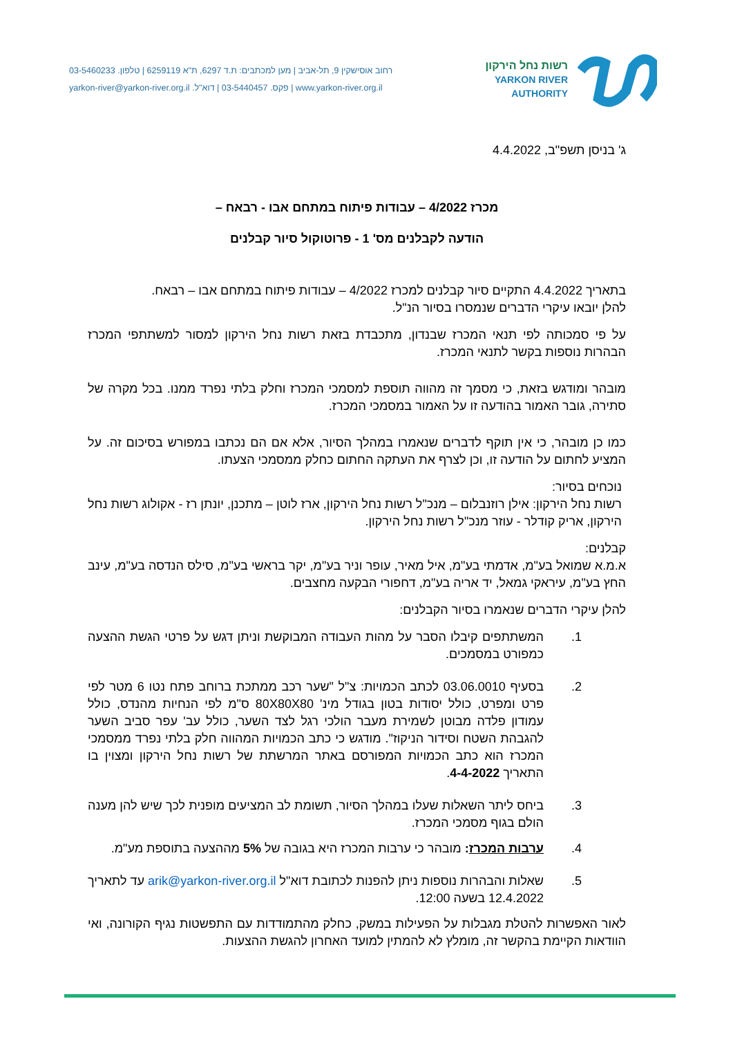רשות נחל הירקון
YARKON RIVER
AUTHORITY
רחוב אוסישקין 9, תל-אביב | מען למכתבים: ת.ד 6297, ת"א 6259119 | טלפון. 03-5460233
www.yarkon-river.org.il | פקס. 03-5440457 | דוא"ל. yarkon-river@yarkon-river.org.il
ג' בניסן תשפ"ב, 4.4.2022
מכרז 4/2022 – עבודות פיתוח במתחם אבו - רבאח –
הודעה לקבלנים מס' 1 - פרוטוקול סיור קבלנים
בתאריך 4.4.2022 התקיים סיור קבלנים למכרז 4/2022 – עבודות פיתוח במתחם אבו – רבאח.
להלן יובאו עיקרי הדברים שנמסרו בסיור הנ"ל.
על פי סמכותה לפי תנאי המכרז שבנדון, מתכבדת בזאת רשות נחל הירקון למסור למשתתפי המכרז הבהרות נוספות בקשר לתנאי המכרז.
מובהר ומודגש בזאת, כי מסמך זה מהווה תוספת למסמכי המכרז וחלק בלתי נפרד ממנו. בכל מקרה של סתירה, גובר האמור בהודעה זו על האמור במסמכי המכרז.
כמו כן מובהר, כי אין תוקף לדברים שנאמרו במהלך הסיור, אלא אם הם נכתבו במפורש בסיכום זה. על המציע לחתום על הודעה זו, וכן לצרף את העתקה החתום כחלק ממסמכי הצעתו.
נוכחים בסיור:
רשות נחל הירקון: אילן רוזנבלום – מנכ"ל רשות נחל הירקון, ארז לוטן – מתכנן, יונתן רז - אקולוג רשות נחל הירקון, אריק קודלר - עוזר מנכ"ל רשות נחל הירקון.
קבלנים:
א.מ.א שמואל בע"מ, אדמתי בע"מ, איל מאיר, עופר וניר בע"מ, יקר בראשי בע"מ, סילס הנדסה בע"מ, עינב החץ בע"מ, עיראקי גמאל, יד אריה בע"מ, דחפורי הבקעה מחצבים.
להלן עיקרי הדברים שנאמרו בסיור הקבלנים:
1. המשתתפים קיבלו הסבר על מהות העבודה המבוקשת וניתן דגש על פרטי הגשת ההצעה כמפורט במסמכים.
2. בסעיף 03.06.0010 לכתב הכמויות: צ"ל "שער רכב ממתכת ברוחב פתח נטו 6 מטר לפי פרט ומפרט, כולל יסודות בטון בגודל מינ' 80X80X80 ס"מ לפי הנחיות מהנדס, כולל עמודון פלדה מבוטן לשמירת מעבר הולכי רגל לצד השער, כולל עב' עפר סביב השער להגבהת השטח וסידור הניקוז". מודגש כי כתב הכמויות המהווה חלק בלתי נפרד ממסמכי המכרז הוא כתב הכמויות המפורסם באתר המרשתת של רשות נחל הירקון ומצוין בו התאריך 4-4-2022.
3. ביחס ליתר השאלות שעלו במהלך הסיור, תשומת לב המציעים מופנית לכך שיש להן מענה הולם בגוף מסמכי המכרז.
4. ערבות המכרז: מובהר כי ערבות המכרז היא בגובה של 5% מההצעה בתוספת מע"מ.
5. שאלות והבהרות נוספות ניתן להפנות לכתובת דוא"ל arik@yarkon-river.org.il עד לתאריך 12.4.2022 בשעה 12:00.
לאור האפשרות להטלת מגבלות על הפעילות במשק, כחלק מהתמודדות עם התפשטות נגיף הקורונה, ואי הוודאות הקיימת בהקשר זה, מומלץ לא להמתין למועד האחרון להגשת ההצעות.